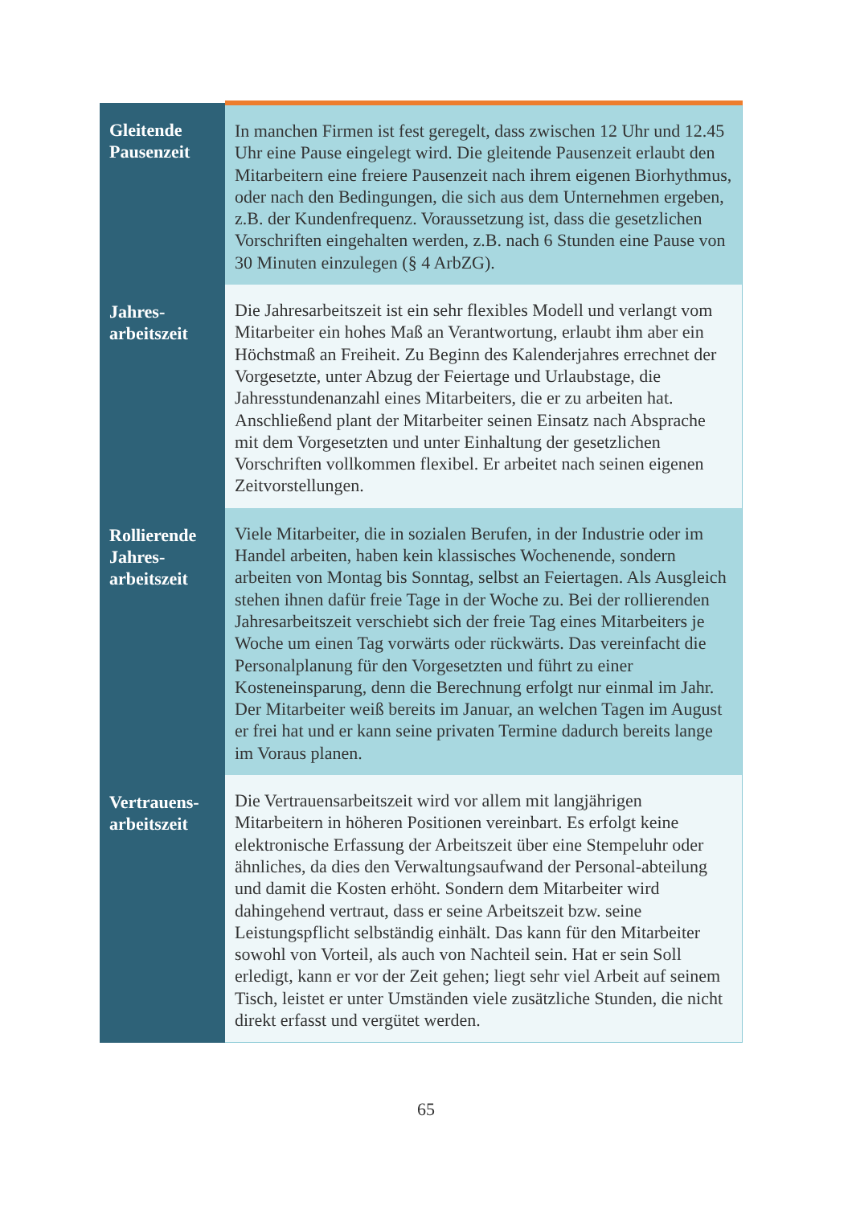| Gleitende Pausenzeit | In manchen Firmen ist fest geregelt, dass zwischen 12 Uhr und 12.45 Uhr eine Pause eingelegt wird. Die gleitende Pausenzeit erlaubt den Mitarbeitern eine freiere Pausenzeit nach ihrem eigenen Biorhythmus, oder nach den Bedingungen, die sich aus dem Unternehmen ergeben, z.B. der Kundenfrequenz. Voraussetzung ist, dass die gesetzlichen Vorschriften eingehalten werden, z.B. nach 6 Stunden eine Pause von 30 Minuten einzulegen (§ 4 ArbZG). |
| Jahres- arbeitszeit | Die Jahresarbeitszeit ist ein sehr flexibles Modell und verlangt vom Mitarbeiter ein hohes Maß an Verantwortung, erlaubt ihm aber ein Höchstmaß an Freiheit. Zu Beginn des Kalenderjahres errechnet der Vorgesetzte, unter Abzug der Feiertage und Urlaubstage, die Jahresstundenanzahl eines Mitarbeiters, die er zu arbeiten hat. Anschließend plant der Mitarbeiter seinen Einsatz nach Absprache mit dem Vorgesetzten und unter Einhaltung der gesetzlichen Vorschriften vollkommen flexibel. Er arbeitet nach seinen eigenen Zeitvorstellungen. |
| Rollierende Jahres- arbeitszeit | Viele Mitarbeiter, die in sozialen Berufen, in der Industrie oder im Handel arbeiten, haben kein klassisches Wochenende, sondern arbeiten von Montag bis Sonntag, selbst an Feiertagen. Als Ausgleich stehen ihnen dafür freie Tage in der Woche zu. Bei der rollierenden Jahresarbeitszeit verschiebt sich der freie Tag eines Mitarbeiters je Woche um einen Tag vorwärts oder rückwärts. Das vereinfacht die Personalplanung für den Vorgesetzten und führt zu einer Kosteneinsparung, denn die Berechnung erfolgt nur einmal im Jahr. Der Mitarbeiter weiß bereits im Januar, an welchen Tagen im August er frei hat und er kann seine privaten Termine dadurch bereits lange im Voraus planen. |
| Vertrauens- arbeitszeit | Die Vertrauensarbeitszeit wird vor allem mit langjährigen Mitarbeitern in höheren Positionen vereinbart. Es erfolgt keine elektronische Erfassung der Arbeitszeit über eine Stempeluhr oder ähnliches, da dies den Verwaltungsaufwand der Personal-abteilung und damit die Kosten erhöht. Sondern dem Mitarbeiter wird dahingehend vertraut, dass er seine Arbeitszeit bzw. seine Leistungspflicht selbständig einhält. Das kann für den Mitarbeiter sowohl von Vorteil, als auch von Nachteil sein. Hat er sein Soll erledigt, kann er vor der Zeit gehen; liegt sehr viel Arbeit auf seinem Tisch, leistet er unter Umständen viele zusätzliche Stunden, die nicht direkt erfasst und vergütet werden. |
65